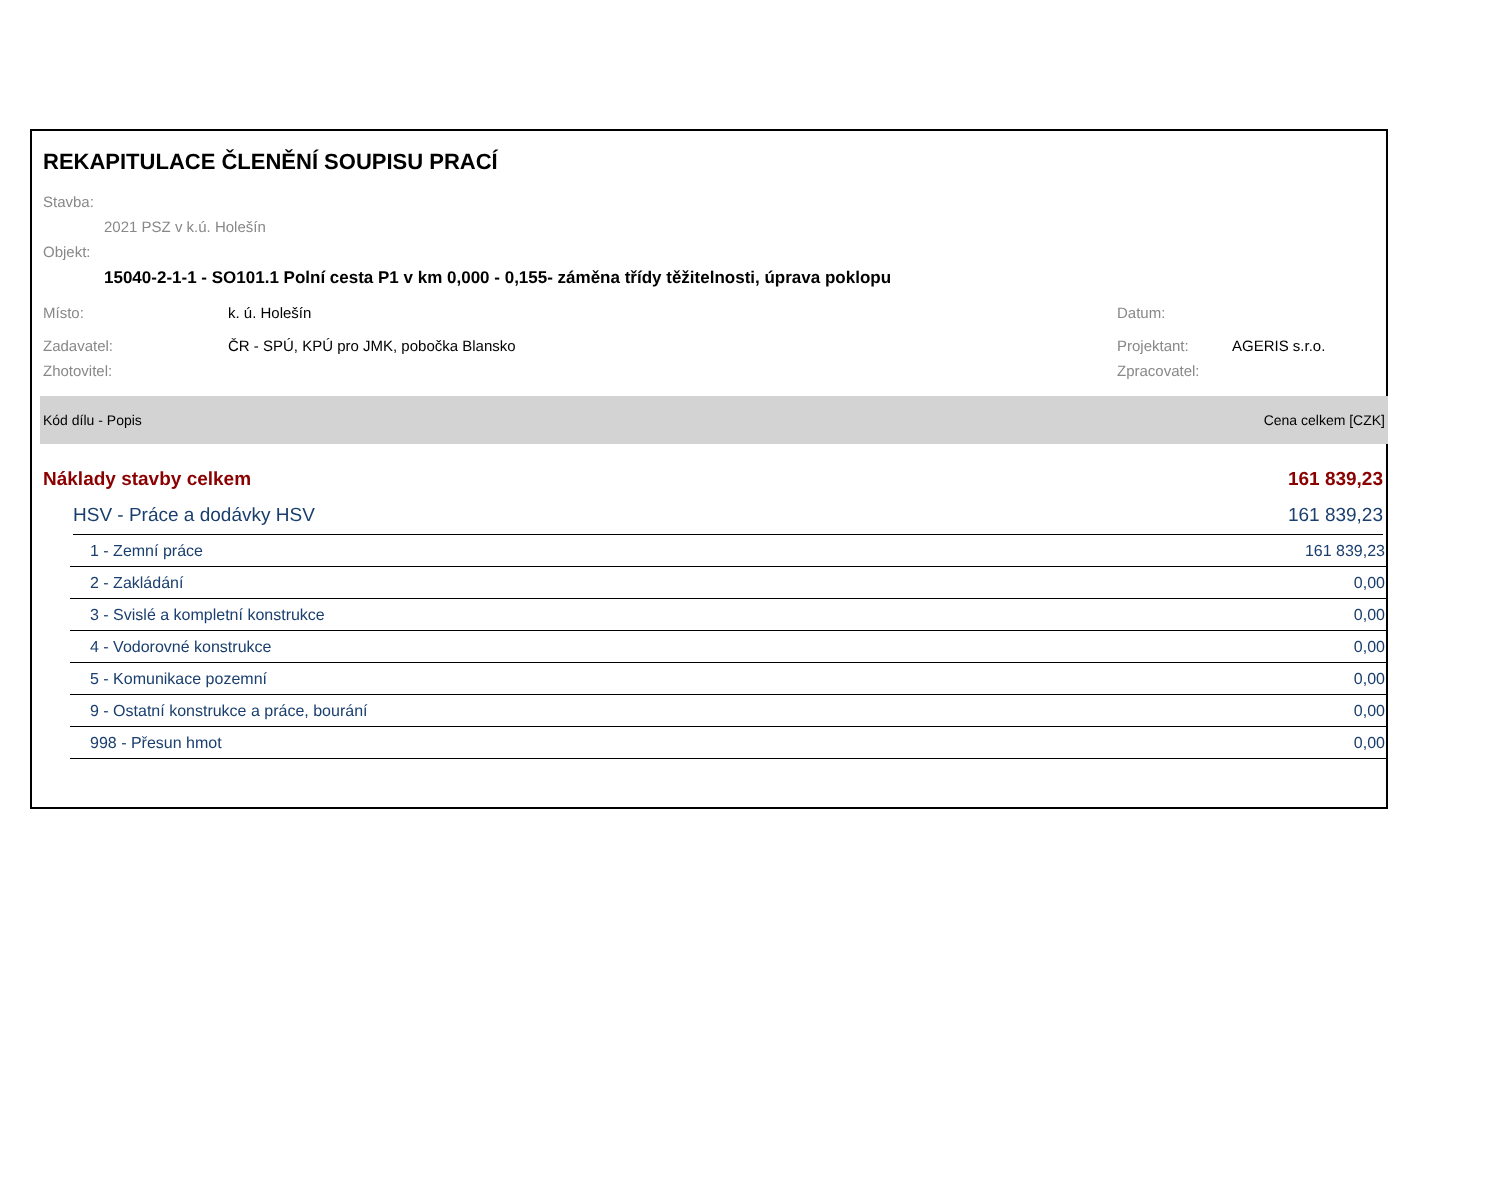REKAPITULACE ČLENĚNÍ SOUPISU PRACÍ
Stavba:
2021 PSZ v k.ú. Holešín
Objekt:
15040-2-1-1 - SO101.1 Polní cesta P1 v km 0,000 - 0,155- záměna třídy těžitelnosti, úprava poklopu
Místo: k. ú. Holešín Datum:
Zadavatel: ČR - SPÚ, KPÚ pro JMK, pobočka Blansko Projektant: AGERIS s.r.o.
Zhotovitel: Zpracovatel:
Kód dílu - Popis Cena celkem [CZK]
Náklady stavby celkem 161 839,23
HSV - Práce a dodávky HSV 161 839,23
| 1 - Zemní práce | 161 839,23 |
| 2 - Zakládání | 0,00 |
| 3 - Svislé a kompletní konstrukce | 0,00 |
| 4 - Vodorovné konstrukce | 0,00 |
| 5 - Komunikace pozemní | 0,00 |
| 9 - Ostatní konstrukce a práce, bourání | 0,00 |
| 998 - Přesun hmot | 0,00 |